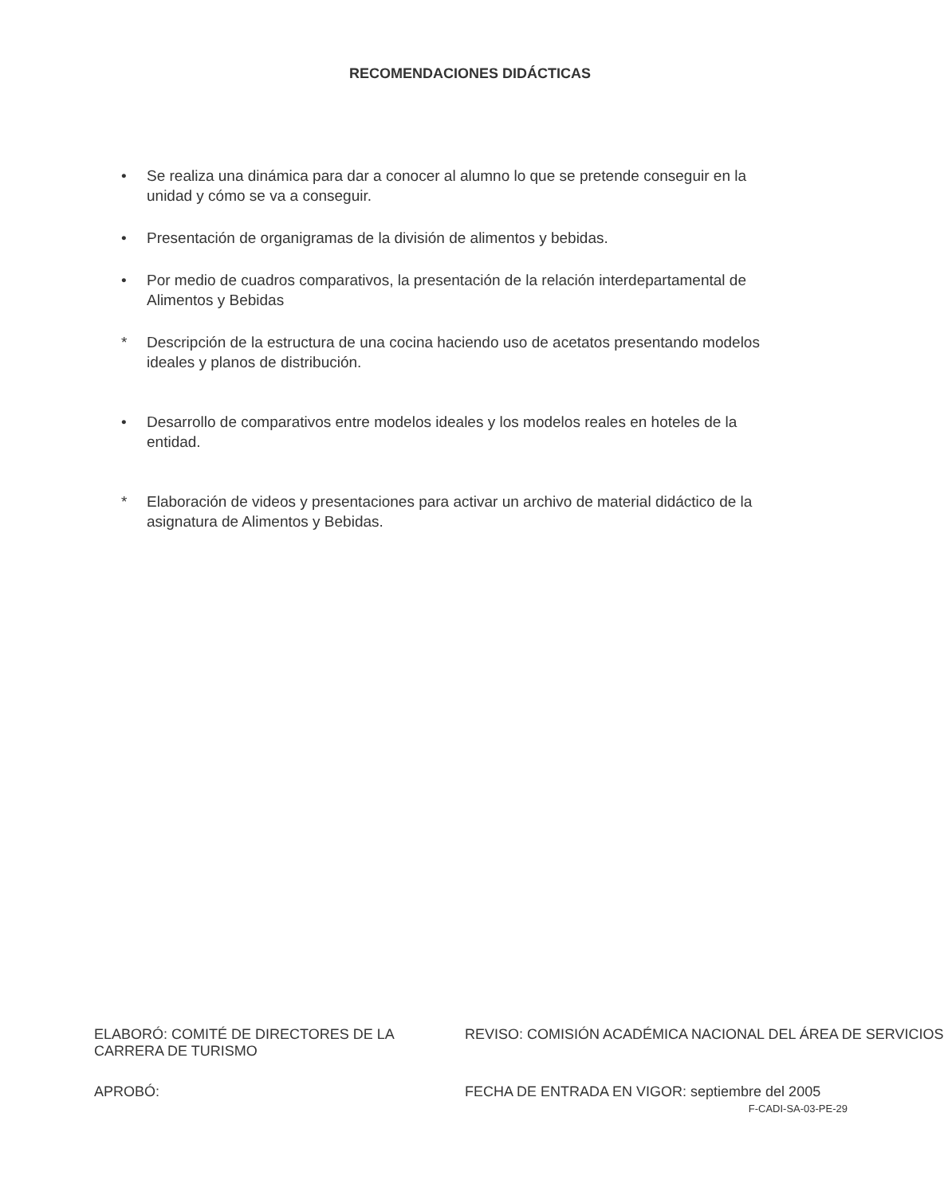RECOMENDACIONES DIDÁCTICAS
• Se realiza una dinámica para dar a conocer al alumno lo que se pretende conseguir en la unidad y cómo se va a conseguir.
• Presentación de organigramas de la división de alimentos y bebidas.
• Por medio de cuadros comparativos, la presentación de la relación interdepartamental de Alimentos y Bebidas
* Descripción de la estructura de una cocina haciendo uso de acetatos presentando modelos ideales y planos de distribución.
• Desarrollo de comparativos entre modelos ideales y los modelos reales en hoteles de la entidad.
* Elaboración de videos y presentaciones para activar un archivo de material didáctico de la asignatura de Alimentos y Bebidas.
ELABORÓ: COMITÉ DE DIRECTORES DE LA CARRERA DE TURISMO
REVISO: COMISIÓN ACADÉMICA NACIONAL DEL ÁREA DE SERVICIOS
APROBÓ: FECHA DE ENTRADA EN VIGOR: septiembre del 2005
F-CADI-SA-03-PE-29